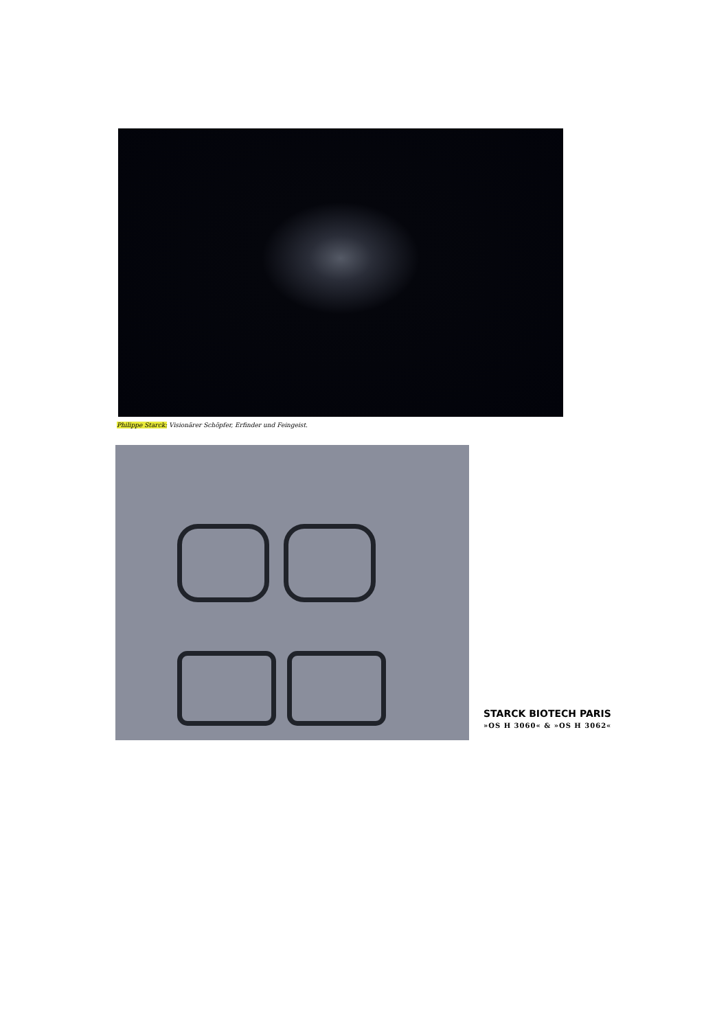Philippe Starck: Visionärer Schöpfer, Erfinder und Feingeist.
STARCK BIOTECH PARIS
»OS H 3060« & »OS H 3062«